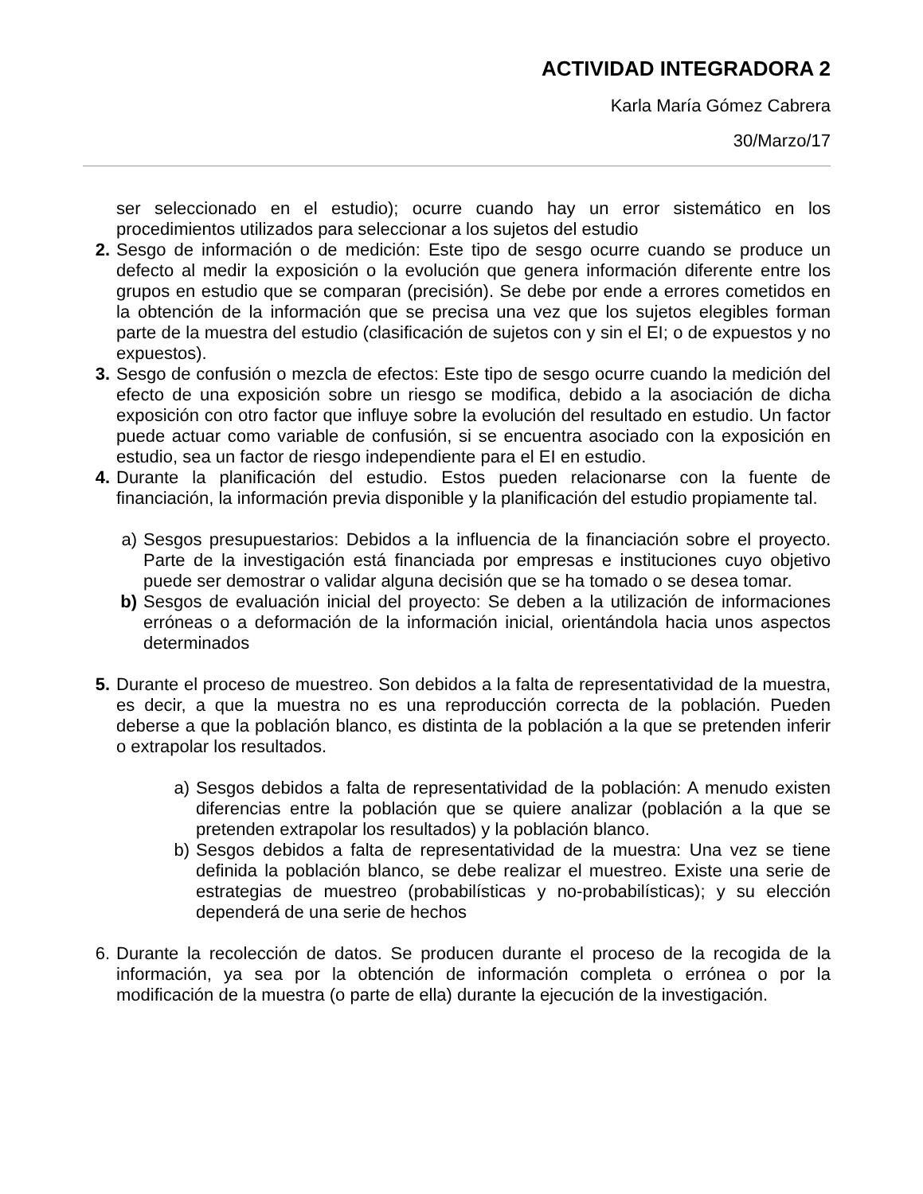ACTIVIDAD INTEGRADORA 2
Karla María Gómez Cabrera
30/Marzo/17
ser seleccionado en el estudio); ocurre cuando hay un error sistemático en los procedimientos utilizados para seleccionar a los sujetos del estudio
2. Sesgo de información o de medición: Este tipo de sesgo ocurre cuando se produce un defecto al medir la exposición o la evolución que genera información diferente entre los grupos en estudio que se comparan (precisión). Se debe por ende a errores cometidos en la obtención de la información que se precisa una vez que los sujetos elegibles forman parte de la muestra del estudio (clasificación de sujetos con y sin el EI; o de expuestos y no expuestos).
3. Sesgo de confusión o mezcla de efectos: Este tipo de sesgo ocurre cuando la medición del efecto de una exposición sobre un riesgo se modifica, debido a la asociación de dicha exposición con otro factor que influye sobre la evolución del resultado en estudio. Un factor puede actuar como variable de confusión, si se encuentra asociado con la exposición en estudio, sea un factor de riesgo independiente para el EI en estudio.
4. Durante la planificación del estudio. Estos pueden relacionarse con la fuente de financiación, la información previa disponible y la planificación del estudio propiamente tal.
a) Sesgos presupuestarios: Debidos a la influencia de la financiación sobre el proyecto. Parte de la investigación está financiada por empresas e instituciones cuyo objetivo puede ser demostrar o validar alguna decisión que se ha tomado o se desea tomar.
b) Sesgos de evaluación inicial del proyecto: Se deben a la utilización de informaciones erróneas o a deformación de la información inicial, orientándola hacia unos aspectos determinados
5. Durante el proceso de muestreo. Son debidos a la falta de representatividad de la muestra, es decir, a que la muestra no es una reproducción correcta de la población. Pueden deberse a que la población blanco, es distinta de la población a la que se pretenden inferir o extrapolar los resultados.
a) Sesgos debidos a falta de representatividad de la población: A menudo existen diferencias entre la población que se quiere analizar (población a la que se pretenden extrapolar los resultados) y la población blanco.
b) Sesgos debidos a falta de representatividad de la muestra: Una vez se tiene definida la población blanco, se debe realizar el muestreo. Existe una serie de estrategias de muestreo (probabilísticas y no-probabilísticas); y su elección dependerá de una serie de hechos
6. Durante la recolección de datos. Se producen durante el proceso de la recogida de la información, ya sea por la obtención de información completa o errónea o por la modificación de la muestra (o parte de ella) durante la ejecución de la investigación.